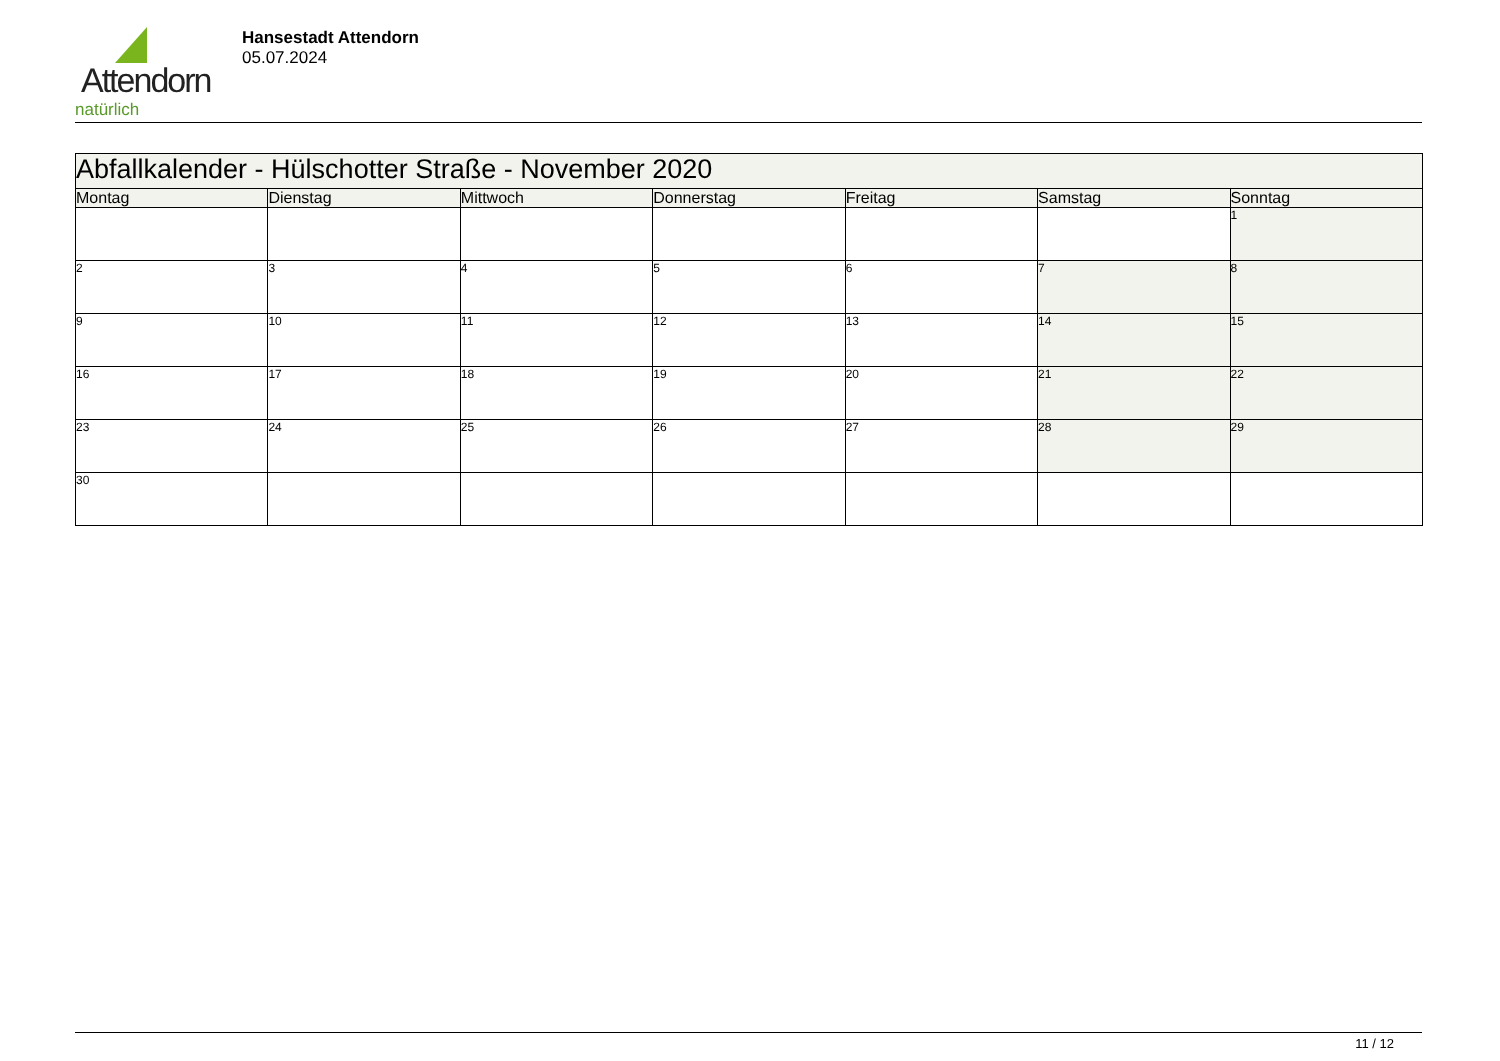Attendorn
natürlich
Hansestadt Attendorn
05.07.2024
| Abfallkalender - Hülschotter Straße - November 2020 | | | | | | |
| --- | --- | --- | --- | --- | --- | --- |
| Montag | Dienstag | Mittwoch | Donnerstag | Freitag | Samstag | Sonntag |
| | | | | | | 1 |
| 2 | 3 | 4 | 5 | 6 | 7 | 8 |
| 9 | 10 | 11 | 12 | 13 | 14 | 15 |
| 16 | 17 | 18 | 19 | 20 | 21 | 22 |
| 23 | 24 | 25 | 26 | 27 | 28 | 29 |
| 30 | | | | | | |
11 / 12